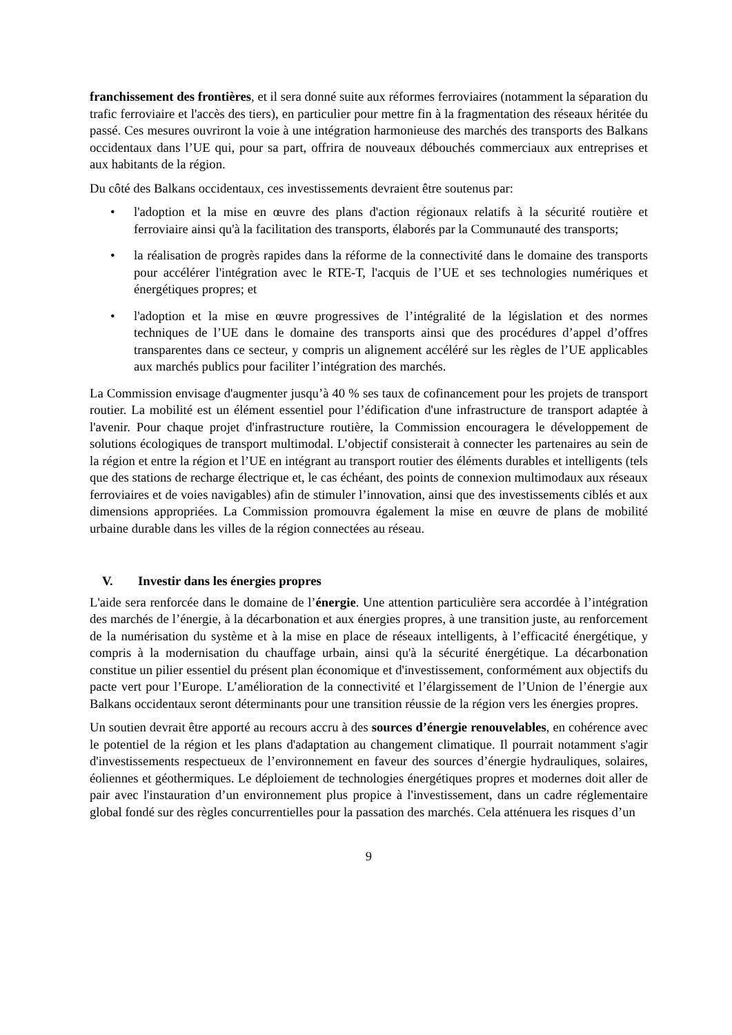franchissement des frontières, et il sera donné suite aux réformes ferroviaires (notamment la séparation du trafic ferroviaire et l'accès des tiers), en particulier pour mettre fin à la fragmentation des réseaux héritée du passé. Ces mesures ouvriront la voie à une intégration harmonieuse des marchés des transports des Balkans occidentaux dans l’UE qui, pour sa part, offrira de nouveaux débouchés commerciaux aux entreprises et aux habitants de la région.
Du côté des Balkans occidentaux, ces investissements devraient être soutenus par:
• l'adoption et la mise en œuvre des plans d'action régionaux relatifs à la sécurité routière et ferroviaire ainsi qu'à la facilitation des transports, élaborés par la Communauté des transports;
• la réalisation de progrès rapides dans la réforme de la connectivité dans le domaine des transports pour accélérer l'intégration avec le RTE-T, l'acquis de l’UE et ses technologies numériques et énergétiques propres; et
• l'adoption et la mise en œuvre progressives de l’intégralité de la législation et des normes techniques de l’UE dans le domaine des transports ainsi que des procédures d’appel d’offres transparentes dans ce secteur, y compris un alignement accéléré sur les règles de l’UE applicables aux marchés publics pour faciliter l’intégration des marchés.
La Commission envisage d'augmenter jusqu’à 40 % ses taux de cofinancement pour les projets de transport routier. La mobilité est un élément essentiel pour l’édification d'une infrastructure de transport adaptée à l'avenir. Pour chaque projet d'infrastructure routière, la Commission encouragera le développement de solutions écologiques de transport multimodal. L’objectif consisterait à connecter les partenaires au sein de la région et entre la région et l’UE en intégrant au transport routier des éléments durables et intelligents (tels que des stations de recharge électrique et, le cas échéant, des points de connexion multimodaux aux réseaux ferroviaires et de voies navigables) afin de stimuler l’innovation, ainsi que des investissements ciblés et aux dimensions appropriées. La Commission promouvra également la mise en œuvre de plans de mobilité urbaine durable dans les villes de la région connectées au réseau.
V. Investir dans les énergies propres
L'aide sera renforcée dans le domaine de l’énergie. Une attention particulière sera accordée à l’intégration des marchés de l’énergie, à la décarbonation et aux énergies propres, à une transition juste, au renforcement de la numérisation du système et à la mise en place de réseaux intelligents, à l’efficacité énergétique, y compris à la modernisation du chauffage urbain, ainsi qu'à la sécurité énergétique. La décarbonation constitue un pilier essentiel du présent plan économique et d'investissement, conformément aux objectifs du pacte vert pour l’Europe. L’amélioration de la connectivité et l’élargissement de l’Union de l’énergie aux Balkans occidentaux seront déterminants pour une transition réussie de la région vers les énergies propres.
Un soutien devrait être apporté au recours accru à des sources d’énergie renouvelables, en cohérence avec le potentiel de la région et les plans d'adaptation au changement climatique. Il pourrait notamment s'agir d'investissements respectueux de l’environnement en faveur des sources d’énergie hydrauliques, solaires, éoliennes et géothermiques. Le déploiement de technologies énergétiques propres et modernes doit aller de pair avec l'instauration d’un environnement plus propice à l'investissement, dans un cadre réglementaire global fondé sur des règles concurrentielles pour la passation des marchés. Cela atténuera les risques d’un
9